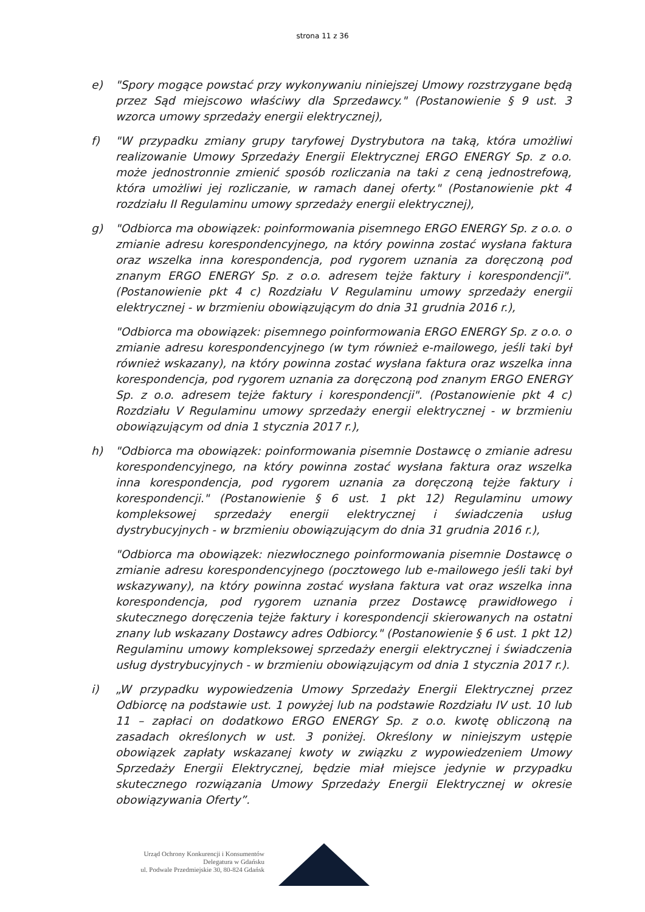strona 11 z 36
e) "Spory mogące powstać przy wykonywaniu niniejszej Umowy rozstrzygane będą przez Sąd miejscowo właściwy dla Sprzedawcy." (Postanowienie § 9 ust. 3 wzorca umowy sprzedaży energii elektrycznej),
f) "W przypadku zmiany grupy taryfowej Dystrybutora na taką, która umożliwi realizowanie Umowy Sprzedaży Energii Elektrycznej ERGO ENERGY Sp. z o.o. może jednostronnie zmienić sposób rozliczania na taki z ceną jednostrefową, która umożliwi jej rozliczanie, w ramach danej oferty." (Postanowienie pkt 4 rozdziału II Regulaminu umowy sprzedaży energii elektrycznej),
g) "Odbiorca ma obowiązek: poinformowania pisemnego ERGO ENERGY Sp. z o.o. o zmianie adresu korespondencyjnego, na który powinna zostać wysłana faktura oraz wszelka inna korespondencja, pod rygorem uznania za doręczoną pod znanym ERGO ENERGY Sp. z o.o. adresem tejże faktury i korespondencji".(Postanowienie pkt 4 c) Rozdziału V Regulaminu umowy sprzedaży energii elektrycznej - w brzmieniu obowiązującym do dnia 31 grudnia 2016 r.),
"Odbiorca ma obowiązek: pisemnego poinformowania ERGO ENERGY Sp. z o.o. o zmianie adresu korespondencyjnego (w tym również e-mailowego, jeśli taki był również wskazany), na który powinna zostać wysłana faktura oraz wszelka inna korespondencja, pod rygorem uznania za doręczoną pod znanym ERGO ENERGY Sp. z o.o. adresem tejże faktury i korespondencji". (Postanowienie pkt 4 c) Rozdziału V Regulaminu umowy sprzedaży energii elektrycznej - w brzmieniu obowiązującym od dnia 1 stycznia 2017 r.),
h) "Odbiorca ma obowiązek: poinformowania pisemnie Dostawcę o zmianie adresu korespondencyjnego, na który powinna zostać wysłana faktura oraz wszelka inna korespondencja, pod rygorem uznania za doręczoną tejże faktury i korespondencji." (Postanowienie § 6 ust. 1 pkt 12) Regulaminu umowy kompleksowej sprzedaży energii elektrycznej i świadczenia usług dystrybucyjnych - w brzmieniu obowiązującym do dnia 31 grudnia 2016 r.),
"Odbiorca ma obowiązek: niezwłocznego poinformowania pisemnie Dostawcę o zmianie adresu korespondencyjnego (pocztowego lub e-mailowego jeśli taki był wskazywany), na który powinna zostać wysłana faktura vat oraz wszelka inna korespondencja, pod rygorem uznania przez Dostawcę prawidłowego i skutecznego doręczenia tejże faktury i korespondencji skierowanych na ostatni znany lub wskazany Dostawcy adres Odbiorcy." (Postanowienie § 6 ust. 1 pkt 12) Regulaminu umowy kompleksowej sprzedaży energii elektrycznej i świadczenia usług dystrybucyjnych - w brzmieniu obowiązującym od dnia 1 stycznia 2017 r.).
i) „W przypadku wypowiedzenia Umowy Sprzedaży Energii Elektrycznej przez Odbiorcę na podstawie ust. 1 powyżej lub na podstawie Rozdziału IV ust. 10 lub 11 – zapłaci on dodatkowo ERGO ENERGY Sp. z o.o. kwotę obliczoną na zasadach określonych w ust. 3 poniżej. Określony w niniejszym ustępie obowiązek zapłaty wskazanej kwoty w związku z wypowiedzeniem Umowy Sprzedaży Energii Elektrycznej, będzie miał miejsce jedynie w przypadku skutecznego rozwiązania Umowy Sprzedaży Energii Elektrycznej w okresie obowiązywania Oferty”.
Urząd Ochrony Konkurencji i Konsumentów
Delegatura w Gdańsku
ul. Podwale Przedmiejskie 30, 80-824 Gdańsk